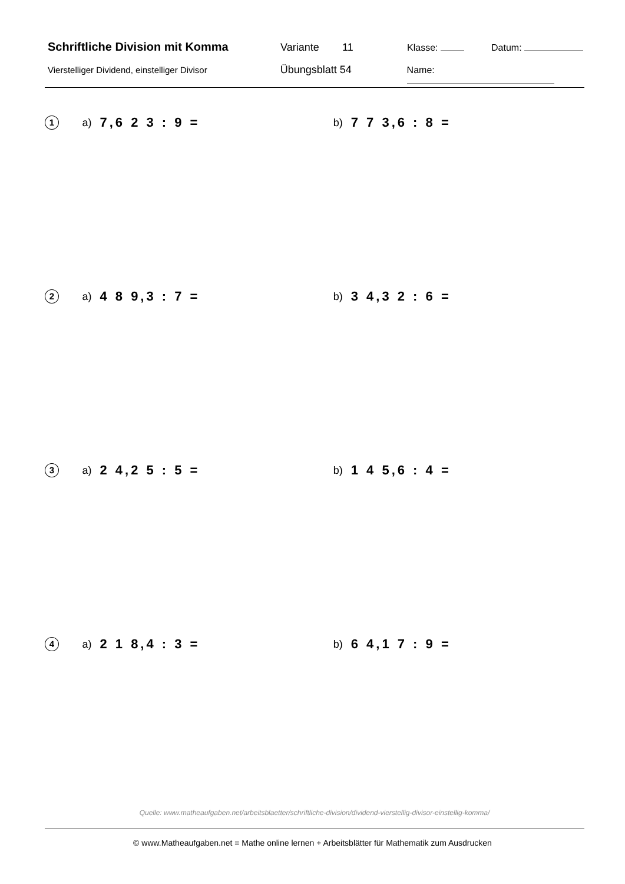Schriftliche Division mit Komma Variante 11 Klasse: Datum:
Vierstelliger Dividend, einstelliger Divisor
Übungsblatt 54 Name:
1
a) 7,6 2 3 : 9 = b) 7 7 3,6 : 8 =
2
a) 4 8 9,3 : 7 = b) 3 4,3 2 : 6 =
3
a) 2 4,2 5 : 5 = b) 1 4 5,6 : 4 =
4
a) 2 1 8,4 : 3 = b) 6 4,1 7 : 9 =
Quelle: www.matheaufgaben.net/arbeitsblaetter/schriftliche-division/dividend-vierstellig-divisor-einstellig-komma/
© www.Matheaufgaben.net = Mathe online lernen + Arbeitsblätter für Mathematik zum Ausdrucken